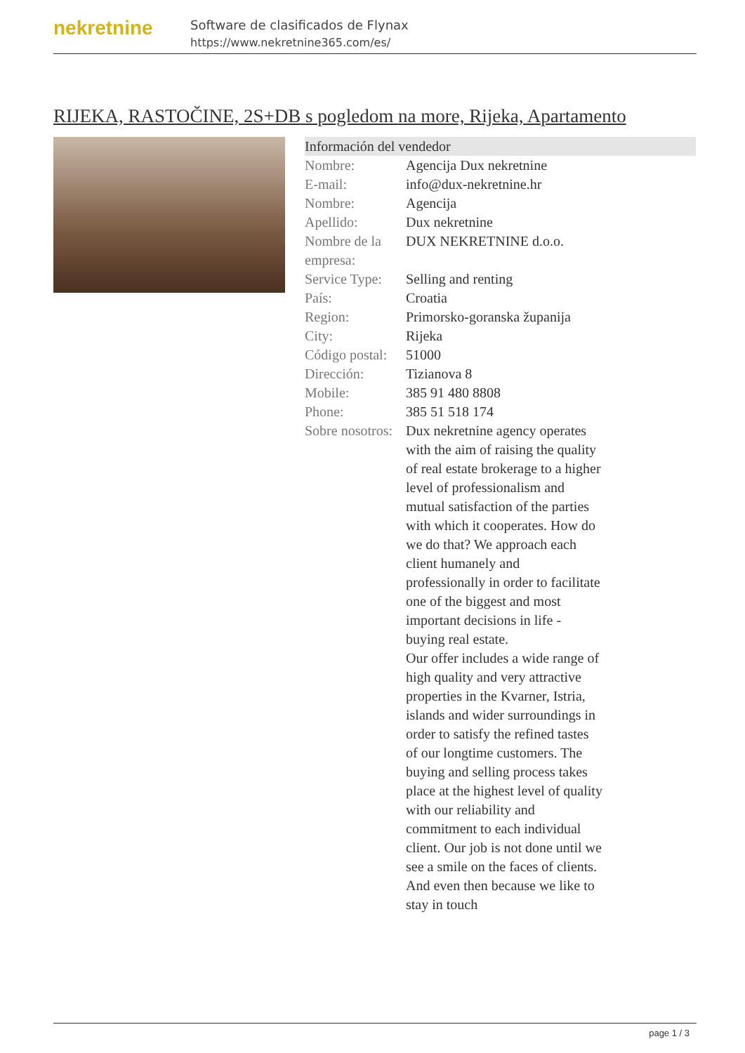nekretnine
Software de clasificados de Flynax
https://www.nekretnine365.com/es/
RIJEKA, RASTOČINE, 2S+DB s pogledom na more, Rijeka, Apartamento
Información del vendedor
| Nombre: | Agencija Dux nekretnine |
| E-mail: | info@dux-nekretnine.hr |
| Nombre: | Agencija |
| Apellido: | Dux nekretnine |
| Nombre de la empresa: | DUX NEKRETNINE d.o.o. |
| Service Type: | Selling and renting |
| País: | Croatia |
| Region: | Primorsko-goranska županija |
| City: | Rijeka |
| Código postal: | 51000 |
| Dirección: | Tizianova 8 |
| Mobile: | 385 91 480 8808 |
| Phone: | 385 51 518 174 |
| Sobre nosotros: | Dux nekretnine agency operates with the aim of raising the quality of real estate brokerage to a higher level of professionalism and mutual satisfaction of the parties with which it cooperates. How do we do that? We approach each client humanely and professionally in order to facilitate one of the biggest and most important decisions in life - buying real estate. Our offer includes a wide range of high quality and very attractive properties in the Kvarner, Istria, islands and wider surroundings in order to satisfy the refined tastes of our longtime customers. The buying and selling process takes place at the highest level of quality with our reliability and commitment to each individual client. Our job is not done until we see a smile on the faces of clients. And even then because we like to stay in touch |
page 1 / 3